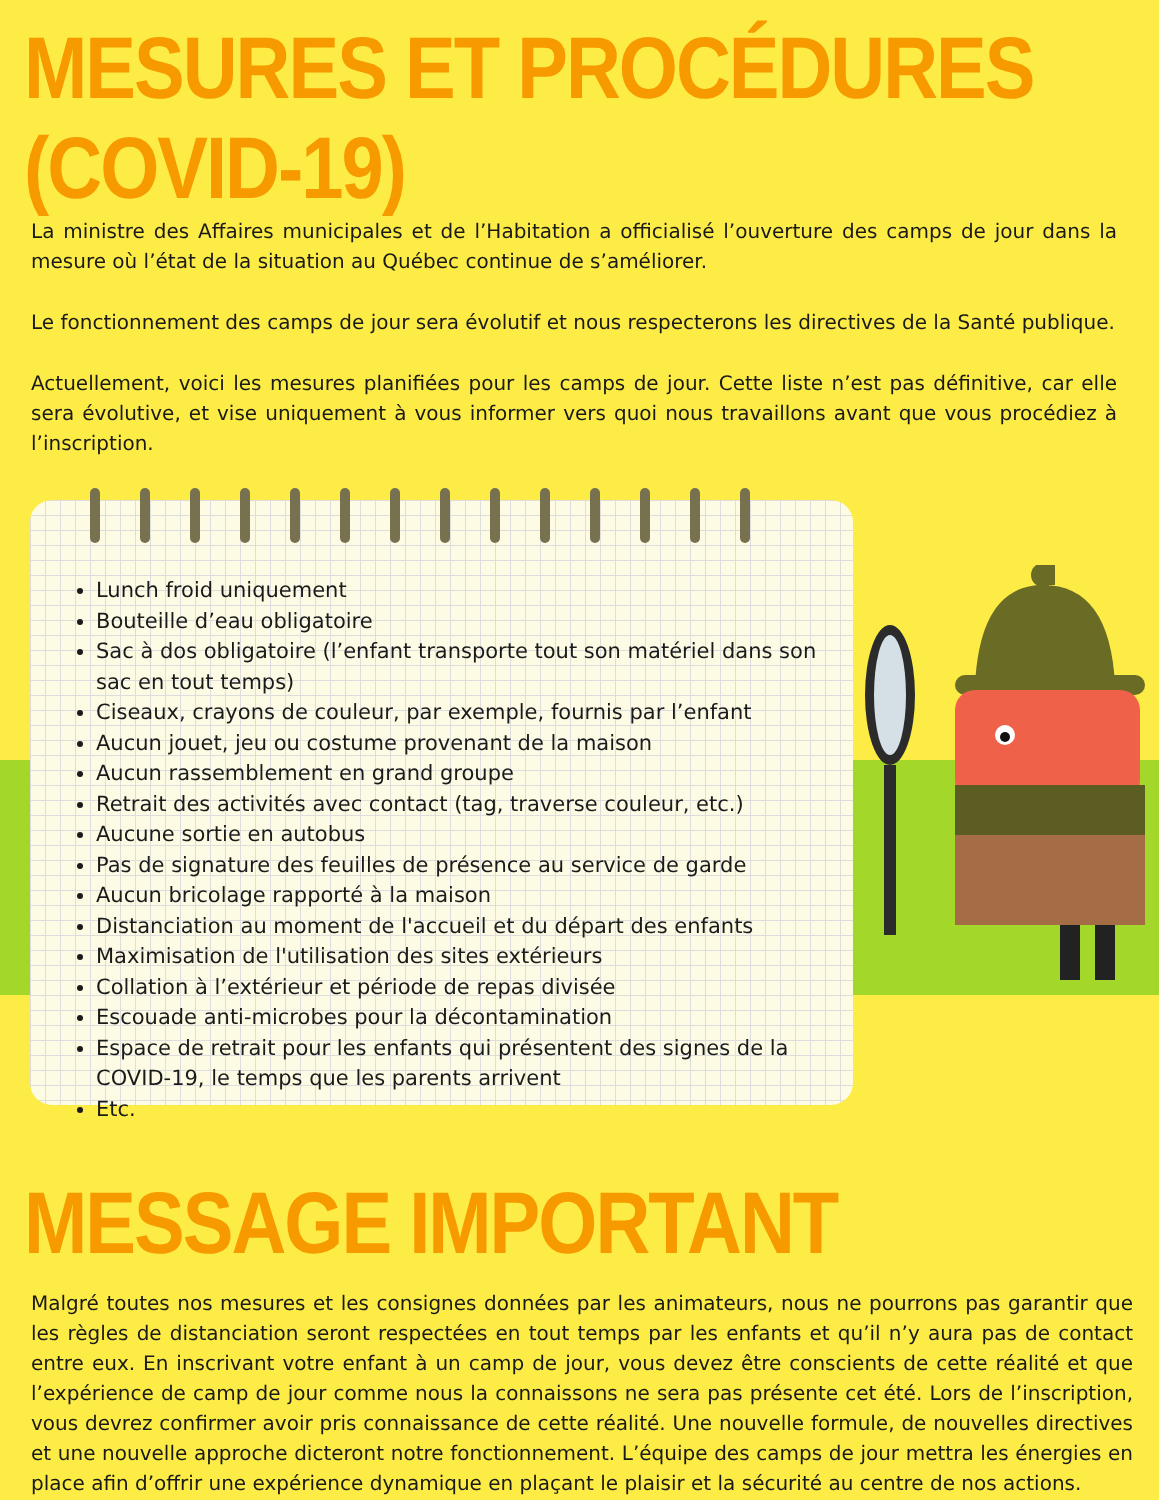MESURES ET PROCÉDURES (COVID-19)
La ministre des Affaires municipales et de l’Habitation a officialisé l’ouverture des camps de jour dans la mesure où l’état de la situation au Québec continue de s’améliorer.
Le fonctionnement des camps de jour sera évolutif et nous respecterons les directives de la Santé publique.
Actuellement, voici les mesures planifiées pour les camps de jour. Cette liste n’est pas définitive, car elle sera évolutive, et vise uniquement à vous informer vers quoi nous travaillons avant que vous procédiez à l’inscription.
Lunch froid uniquement
Bouteille d’eau obligatoire
Sac à dos obligatoire (l’enfant transporte tout son matériel dans son sac en tout temps)
Ciseaux, crayons de couleur, par exemple, fournis par l’enfant
Aucun jouet, jeu ou costume provenant de la maison
Aucun rassemblement en grand groupe
Retrait des activités avec contact (tag, traverse couleur, etc.)
Aucune sortie en autobus
Pas de signature des feuilles de présence au service de garde
Aucun bricolage rapporté à la maison
Distanciation au moment de l'accueil et du départ des enfants
Maximisation de l'utilisation des sites extérieurs
Collation à l’extérieur et période de repas divisée
Escouade anti-microbes pour la décontamination
Espace de retrait pour les enfants qui présentent des signes de la COVID-19, le temps que les parents arrivent
Etc.
MESSAGE IMPORTANT
Malgré toutes nos mesures et les consignes données par les animateurs, nous ne pourrons pas garantir que les règles de distanciation seront respectées en tout temps par les enfants et qu’il n’y aura pas de contact entre eux. En inscrivant votre enfant à un camp de jour, vous devez être conscients de cette réalité et que l’expérience de camp de jour comme nous la connaissons ne sera pas présente cet été. Lors de l’inscription, vous devrez confirmer avoir pris connaissance de cette réalité. Une nouvelle formule, de nouvelles directives et une nouvelle approche dicteront notre fonctionnement. L’équipe des camps de jour mettra les énergies en place afin d’offrir une expérience dynamique en plaçant le plaisir et la sécurité au centre de nos actions.